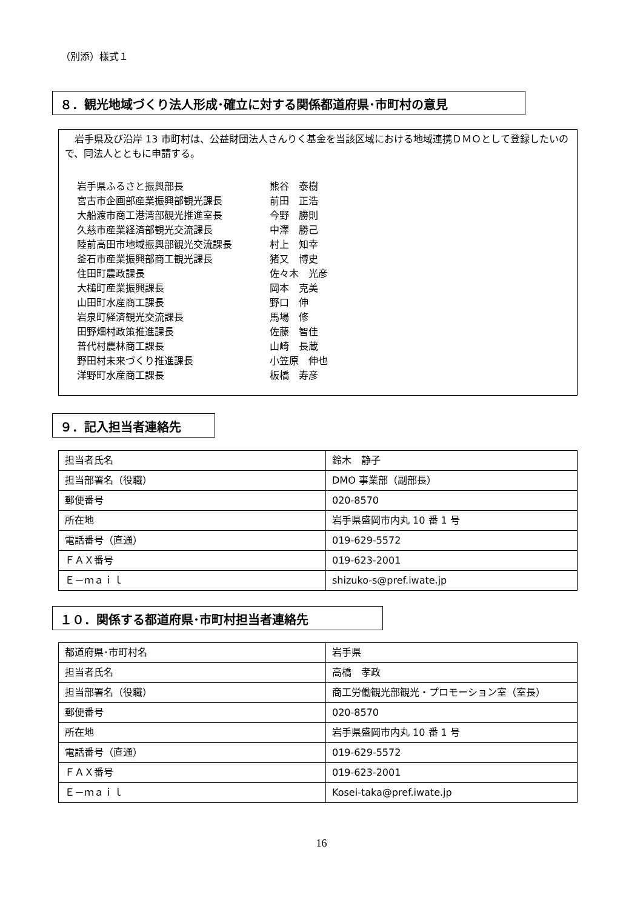（別添）様式１
８．観光地域づくり法人形成･確立に対する関係都道府県･市町村の意見
　岩手県及び沿岸 13 市町村は、公益財団法人さんりく基金を当該区域における地域連携ＤＭＯとして登録したいので、同法人とともに申請する。
| 岩手県ふるさと振興部長 | 熊谷 泰樹 |
| 宮古市企画部産業振興部観光課長 | 前田 正浩 |
| 大船渡市商工港湾部観光推進室長 | 今野 勝則 |
| 久慈市産業経済部観光交流課長 | 中澤 勝己 |
| 陸前高田市地域振興部観光交流課長 | 村上 知幸 |
| 釜石市産業振興部商工観光課長 | 猪又 博史 |
| 住田町農政課長 | 佐々木 光彦 |
| 大槌町産業振興課長 | 岡本 克美 |
| 山田町水産商工課長 | 野口 伸 |
| 岩泉町経済観光交流課長 | 馬場 修 |
| 田野畑村政策推進課長 | 佐藤 智佳 |
| 普代村農林商工課長 | 山崎 長蔵 |
| 野田村未来づくり推進課長 | 小笠原 伸也 |
| 洋野町水産商工課長 | 板橋 寿彦 |
９．記入担当者連絡先
| 担当者氏名 | 鈴木 静子 |
| 担当部署名（役職） | DMO 事業部（副部長） |
| 郵便番号 | 020-8570 |
| 所在地 | 岩手県盛岡市内丸 10 番 1 号 |
| 電話番号（直通） | 019-629-5572 |
| ＦＡＸ番号 | 019-623-2001 |
| Ｅ－ｍａｉｌ | shizuko-s@pref.iwate.jp |
１０．関係する都道府県･市町村担当者連絡先
| 都道府県･市町村名 | 岩手県 |
| 担当者氏名 | 高橋 孝政 |
| 担当部署名（役職） | 商工労働観光部観光・プロモーション室（室長） |
| 郵便番号 | 020-8570 |
| 所在地 | 岩手県盛岡市内丸 10 番 1 号 |
| 電話番号（直通） | 019-629-5572 |
| ＦＡＸ番号 | 019-623-2001 |
| Ｅ－ｍａｉｌ | Kosei-taka@pref.iwate.jp |
16